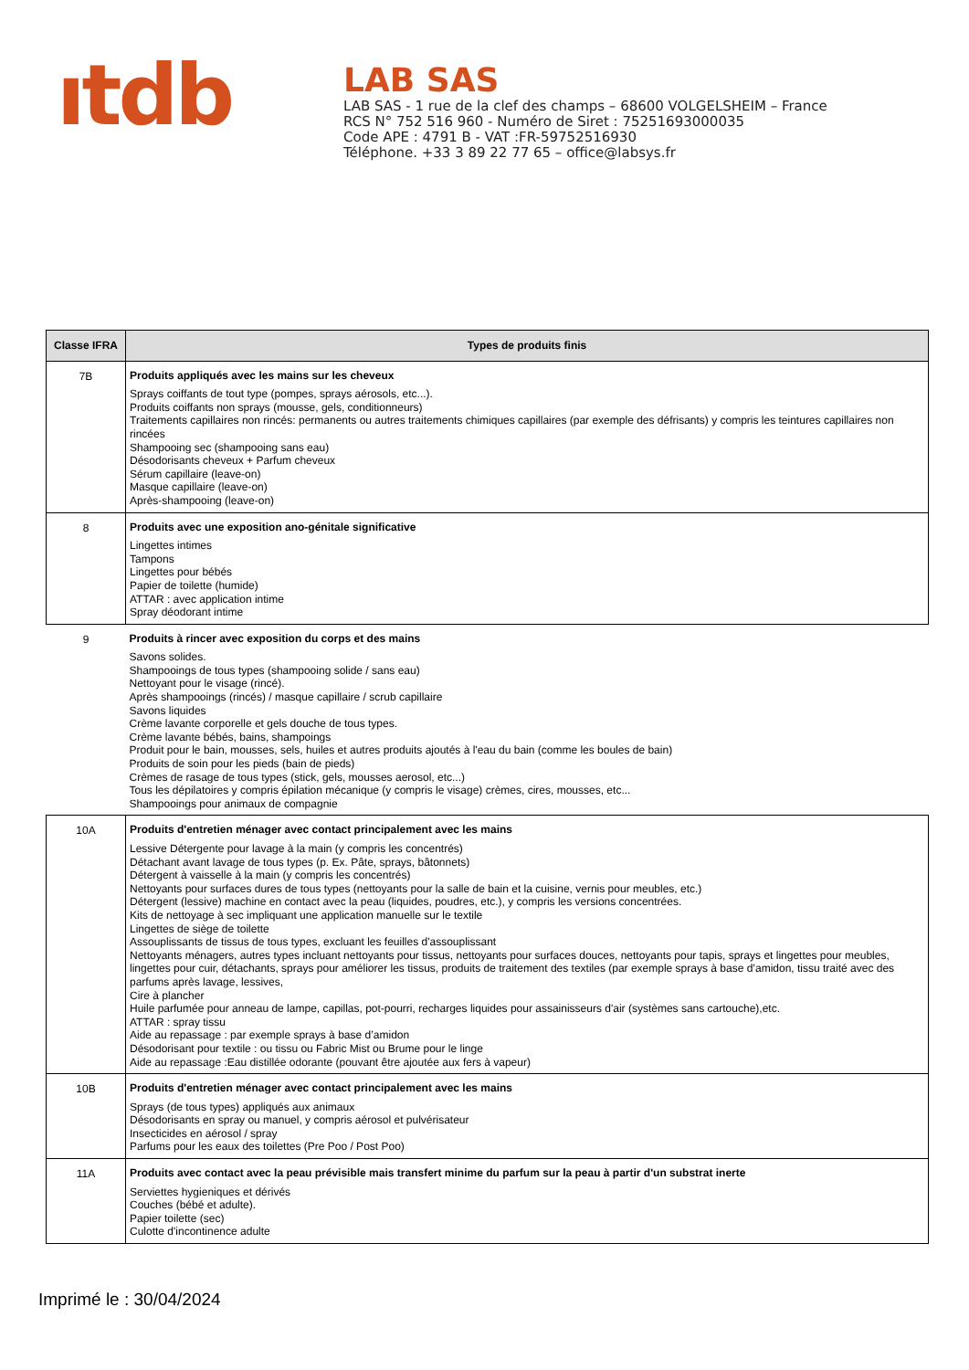ıtdb
LAB SAS
LAB SAS - 1 rue de la clef des champs – 68600 VOLGELSHEIM – France
RCS N° 752 516 960 - Numéro de Siret : 75251693000035
Code APE : 4791 B - VAT :FR-59752516930
Téléphone. +33 3 89 22 77 65 – office@labsys.fr
| Classe IFRA | Types de produits finis |
| --- | --- |
| 7B | Produits appliqués avec les mains sur les cheveux Sprays coiffants de tout type (pompes, sprays aérosols, etc...). Produits coiffants non sprays (mousse, gels, conditionneurs) Traitements capillaires non rincés: permanents ou autres traitements chimiques capillaires (par exemple des défrisants) y compris les teintures capillaires non rincées Shampooing sec (shampooing sans eau) Désodorisants cheveux + Parfum cheveux Sérum capillaire (leave-on) Masque capillaire (leave-on) Après-shampooing (leave-on) |
| 8 | Produits avec une exposition ano-génitale significative Lingettes intimes Tampons Lingettes pour bébés Papier de toilette (humide) ATTAR : avec application intime Spray déodorant intime |
| 9 | Produits à rincer avec exposition du corps et des mains Savons solides. Shampooings de tous types (shampooing solide / sans eau) Nettoyant pour le visage (rincé). Après shampooings (rincés) / masque capillaire / scrub capillaire Savons liquides Crème lavante corporelle et gels douche de tous types. Crème lavante bébés, bains, shampoings Produit pour le bain, mousses, sels, huiles et autres produits ajoutés à l'eau du bain (comme les boules de bain) Produits de soin pour les pieds (bain de pieds) Crèmes de rasage de tous types (stick, gels, mousses aerosol, etc...) Tous les dépilatoires y compris épilation mécanique (y compris le visage) crèmes, cires, mousses, etc... Shampooings pour animaux de compagnie |
| 10A | Produits d'entretien ménager avec contact principalement avec les mains Lessive Détergente pour lavage à la main (y compris les concentrés) Détachant avant lavage de tous types (p. Ex. Pâte, sprays, bâtonnets) Détergent à vaisselle à la main (y compris les concentrés) Nettoyants pour surfaces dures de tous types (nettoyants pour la salle de bain et la cuisine, vernis pour meubles, etc.) Détergent (lessive) machine en contact avec la peau (liquides, poudres, etc.), y compris les versions concentrées. Kits de nettoyage à sec impliquant une application manuelle sur le textile Lingettes de siège de toilette Assouplissants de tissus de tous types, excluant les feuilles d'assouplissant Nettoyants ménagers, autres types incluant nettoyants pour tissus, nettoyants pour surfaces douces, nettoyants pour tapis, sprays et lingettes pour meubles, lingettes pour cuir, détachants, sprays pour améliorer les tissus, produits de traitement des textiles (par exemple sprays à base d’amidon, tissu traité avec des parfums après lavage, lessives, Cire à plancher Huile parfumée pour anneau de lampe, capillas, pot-pourri, recharges liquides pour assainisseurs d'air (systèmes sans cartouche),etc. ATTAR : spray tissu Aide au repassage : par exemple sprays à base d’amidon Désodorisant pour textile : ou tissu ou Fabric Mist ou Brume pour le linge Aide au repassage :Eau distillée odorante (pouvant être ajoutée aux fers à vapeur) |
| 10B | Produits d'entretien ménager avec contact principalement avec les mains Sprays (de tous types) appliqués aux animaux Désodorisants en spray ou manuel, y compris aérosol et pulvérisateur Insecticides en aérosol / spray Parfums pour les eaux des toilettes (Pre Poo / Post Poo) |
| 11A | Produits avec contact avec la peau prévisible mais transfert minime du parfum sur la peau à partir d'un substrat inerte Serviettes hygieniques et dérivés Couches (bébé et adulte). Papier toilette (sec) Culotte d'incontinence adulte |
Imprimé le : 30/04/2024